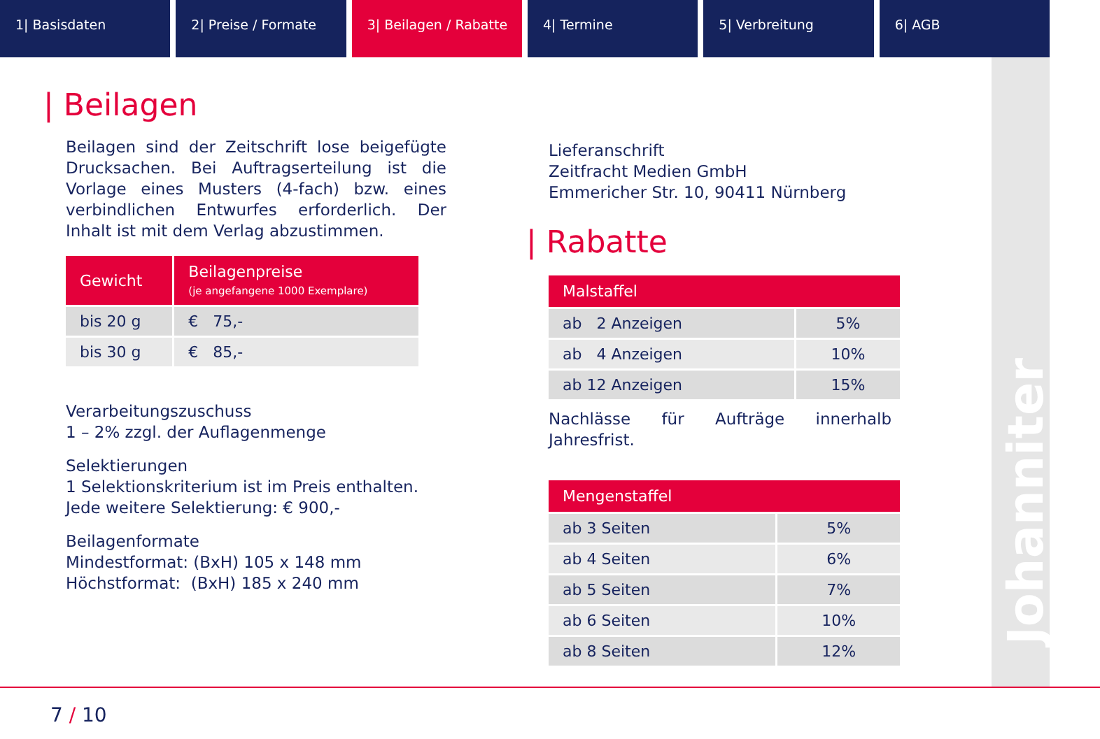1| Basisdaten 2| Preise / Formate 3| Beilagen / Rabatte 4| Termine 5| Verbreitung 6| AGB
Johanniter
| Beilagen
Beilagen sind der Zeitschrift lose beigefügte Drucksachen. Bei Auftragserteilung ist die Vorlage eines Musters (4-fach) bzw. eines verbindlichen Entwurfes erforderlich. Der Inhalt ist mit dem Verlag abzustimmen.
| Gewicht | Beilagenpreise (je angefangene 1000 Exemplare) |
| --- | --- |
| bis 20 g | € 75,- |
| bis 30 g | € 85,- |
Verarbeitungszuschuss
1 – 2% zzgl. der Auflagenmenge
Selektierungen
1 Selektionskriterium ist im Preis enthalten.
Jede weitere Selektierung: € 900,-
Beilagenformate
Mindestformat: (BxH) 105 x 148 mm
Höchstformat: (BxH) 185 x 240 mm
Lieferanschrift
Zeitfracht Medien GmbH
Emmericher Str. 10, 90411 Nürnberg
| Rabatte
| Malstaffel | |
| --- | --- |
| ab 2 Anzeigen | 5% |
| ab 4 Anzeigen | 10% |
| ab 12 Anzeigen | 15% |
Nachlässe für Aufträge innerhalb Jahresfrist.
| Mengenstaffel | |
| --- | --- |
| ab 3 Seiten | 5% |
| ab 4 Seiten | 6% |
| ab 5 Seiten | 7% |
| ab 6 Seiten | 10% |
| ab 8 Seiten | 12% |
7 / 10